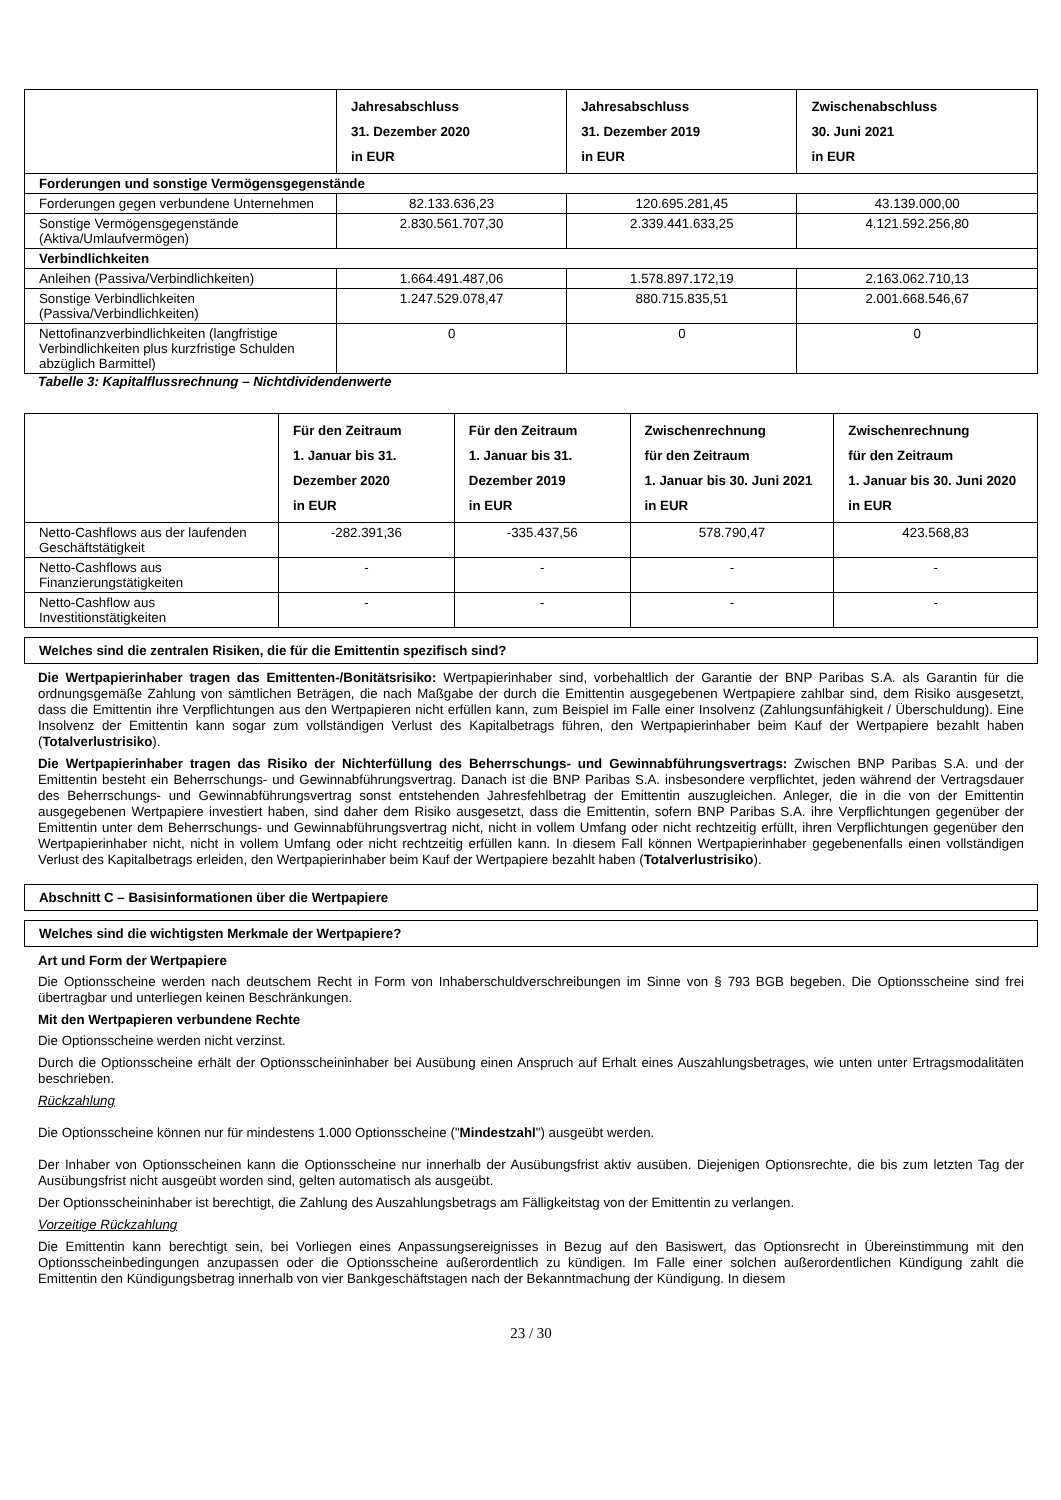| | Jahresabschluss 31. Dezember 2020 in EUR | Jahresabschluss 31. Dezember 2019 in EUR | Zwischenabschluss 30. Juni 2021 in EUR |
| --- | --- | --- | --- |
| Forderungen und sonstige Vermögensgegenstände | | | |
| Forderungen gegen verbundene Unternehmen | 82.133.636,23 | 120.695.281,45 | 43.139.000,00 |
| Sonstige Vermögensgegenstände (Aktiva/Umlaufvermögen) | 2.830.561.707,30 | 2.339.441.633,25 | 4.121.592.256,80 |
| Verbindlichkeiten | | | |
| Anleihen (Passiva/Verbindlichkeiten) | 1.664.491.487,06 | 1.578.897.172,19 | 2.163.062.710,13 |
| Sonstige Verbindlichkeiten (Passiva/Verbindlichkeiten) | 1.247.529.078,47 | 880.715.835,51 | 2.001.668.546,67 |
| Nettofinanzverbindlichkeiten (langfristige Verbindlichkeiten plus kurzfristige Schulden abzüglich Barmittel) | 0 | 0 | 0 |
Tabelle 3: Kapitalflussrechnung – Nichtdividendenwerte
| | Für den Zeitraum 1. Januar bis 31. Dezember 2020 in EUR | Für den Zeitraum 1. Januar bis 31. Dezember 2019 in EUR | Zwischenrechnung für den Zeitraum 1. Januar bis 30. Juni 2021 in EUR | Zwischenrechnung für den Zeitraum 1. Januar bis 30. Juni 2020 in EUR |
| --- | --- | --- | --- | --- |
| Netto-Cashflows aus der laufenden Geschäftstätigkeit | -282.391,36 | -335.437,56 | 578.790,47 | 423.568,83 |
| Netto-Cashflows aus Finanzierungstätigkeiten | - | - | - | - |
| Netto-Cashflow aus Investitionstätigkeiten | - | - | - | - |
Welches sind die zentralen Risiken, die für die Emittentin spezifisch sind?
Die Wertpapierinhaber tragen das Emittenten-/Bonitätsrisiko: Wertpapierinhaber sind, vorbehaltlich der Garantie der BNP Paribas S.A. als Garantin für die ordnungsgemäße Zahlung von sämtlichen Beträgen, die nach Maßgabe der durch die Emittentin ausgegebenen Wertpapiere zahlbar sind, dem Risiko ausgesetzt, dass die Emittentin ihre Verpflichtungen aus den Wertpapieren nicht erfüllen kann, zum Beispiel im Falle einer Insolvenz (Zahlungsunfähigkeit / Überschuldung). Eine Insolvenz der Emittentin kann sogar zum vollständigen Verlust des Kapitalbetrags führen, den Wertpapierinhaber beim Kauf der Wertpapiere bezahlt haben (Totalverlustrisiko).
Die Wertpapierinhaber tragen das Risiko der Nichterfüllung des Beherrschungs- und Gewinnabführungsvertrags: Zwischen BNP Paribas S.A. und der Emittentin besteht ein Beherrschungs- und Gewinnabführungsvertrag. Danach ist die BNP Paribas S.A. insbesondere verpflichtet, jeden während der Vertragsdauer des Beherrschungs- und Gewinnabführungsvertrag sonst entstehenden Jahresfehlbetrag der Emittentin auszugleichen. Anleger, die in die von der Emittentin ausgegebenen Wertpapiere investiert haben, sind daher dem Risiko ausgesetzt, dass die Emittentin, sofern BNP Paribas S.A. ihre Verpflichtungen gegenüber der Emittentin unter dem Beherrschungs- und Gewinnabführungsvertrag nicht, nicht in vollem Umfang oder nicht rechtzeitig erfüllt, ihren Verpflichtungen gegenüber den Wertpapierinhaber nicht, nicht in vollem Umfang oder nicht rechtzeitig erfüllen kann. In diesem Fall können Wertpapierinhaber gegebenenfalls einen vollständigen Verlust des Kapitalbetrags erleiden, den Wertpapierinhaber beim Kauf der Wertpapiere bezahlt haben (Totalverlustrisiko).
Abschnitt C – Basisinformationen über die Wertpapiere
Welches sind die wichtigsten Merkmale der Wertpapiere?
Art und Form der Wertpapiere
Die Optionsscheine werden nach deutschem Recht in Form von Inhaberschuldverschreibungen im Sinne von § 793 BGB begeben. Die Optionsscheine sind frei übertragbar und unterliegen keinen Beschränkungen.
Mit den Wertpapieren verbundene Rechte
Die Optionsscheine werden nicht verzinst.
Durch die Optionsscheine erhält der Optionsscheininhaber bei Ausübung einen Anspruch auf Erhalt eines Auszahlungsbetrages, wie unten unter Ertragsmodalitäten beschrieben.
Rückzahlung
Die Optionsscheine können nur für mindestens 1.000 Optionsscheine ("Mindestzahl") ausgeübt werden.
Der Inhaber von Optionsscheinen kann die Optionsscheine nur innerhalb der Ausübungsfrist aktiv ausüben. Diejenigen Optionsrechte, die bis zum letzten Tag der Ausübungsfrist nicht ausgeübt worden sind, gelten automatisch als ausgeübt.
Der Optionsscheininhaber ist berechtigt, die Zahlung des Auszahlungsbetrags am Fälligkeitstag von der Emittentin zu verlangen.
Vorzeitige Rückzahlung
Die Emittentin kann berechtigt sein, bei Vorliegen eines Anpassungsereignisses in Bezug auf den Basiswert, das Optionsrecht in Übereinstimmung mit den Optionsscheinbedingungen anzupassen oder die Optionsscheine außerordentlich zu kündigen. Im Falle einer solchen außerordentlichen Kündigung zahlt die Emittentin den Kündigungsbetrag innerhalb von vier Bankgeschäftstagen nach der Bekanntmachung der Kündigung. In diesem
23 / 30